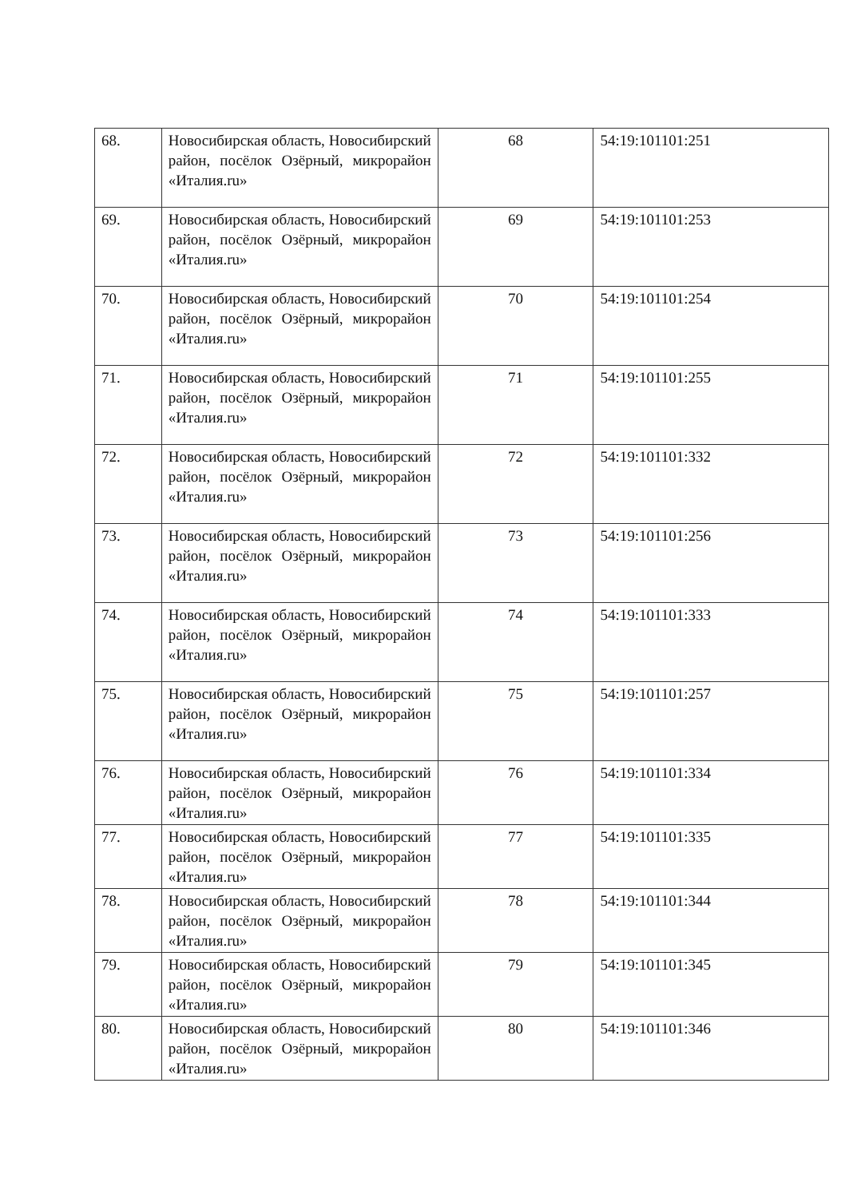| 68. | Новосибирская область, Новосибирский район, посёлок Озёрный, микрорайон «Италия.ru» | 68 | 54:19:101101:251 |
| 69. | Новосибирская область, Новосибирский район, посёлок Озёрный, микрорайон «Италия.ru» | 69 | 54:19:101101:253 |
| 70. | Новосибирская область, Новосибирский район, посёлок Озёрный, микрорайон «Италия.ru» | 70 | 54:19:101101:254 |
| 71. | Новосибирская область, Новосибирский район, посёлок Озёрный, микрорайон «Италия.ru» | 71 | 54:19:101101:255 |
| 72. | Новосибирская область, Новосибирский район, посёлок Озёрный, микрорайон «Италия.ru» | 72 | 54:19:101101:332 |
| 73. | Новосибирская область, Новосибирский район, посёлок Озёрный, микрорайон «Италия.ru» | 73 | 54:19:101101:256 |
| 74. | Новосибирская область, Новосибирский район, посёлок Озёрный, микрорайон «Италия.ru» | 74 | 54:19:101101:333 |
| 75. | Новосибирская область, Новосибирский район, посёлок Озёрный, микрорайон «Италия.ru» | 75 | 54:19:101101:257 |
| 76. | Новосибирская область, Новосибирский район, посёлок Озёрный, микрорайон «Италия.ru» | 76 | 54:19:101101:334 |
| 77. | Новосибирская область, Новосибирский район, посёлок Озёрный, микрорайон «Италия.ru» | 77 | 54:19:101101:335 |
| 78. | Новосибирская область, Новосибирский район, посёлок Озёрный, микрорайон «Италия.ru» | 78 | 54:19:101101:344 |
| 79. | Новосибирская область, Новосибирский район, посёлок Озёрный, микрорайон «Италия.ru» | 79 | 54:19:101101:345 |
| 80. | Новосибирская область, Новосибирский район, посёлок Озёрный, микрорайон «Италия.ru» | 80 | 54:19:101101:346 |